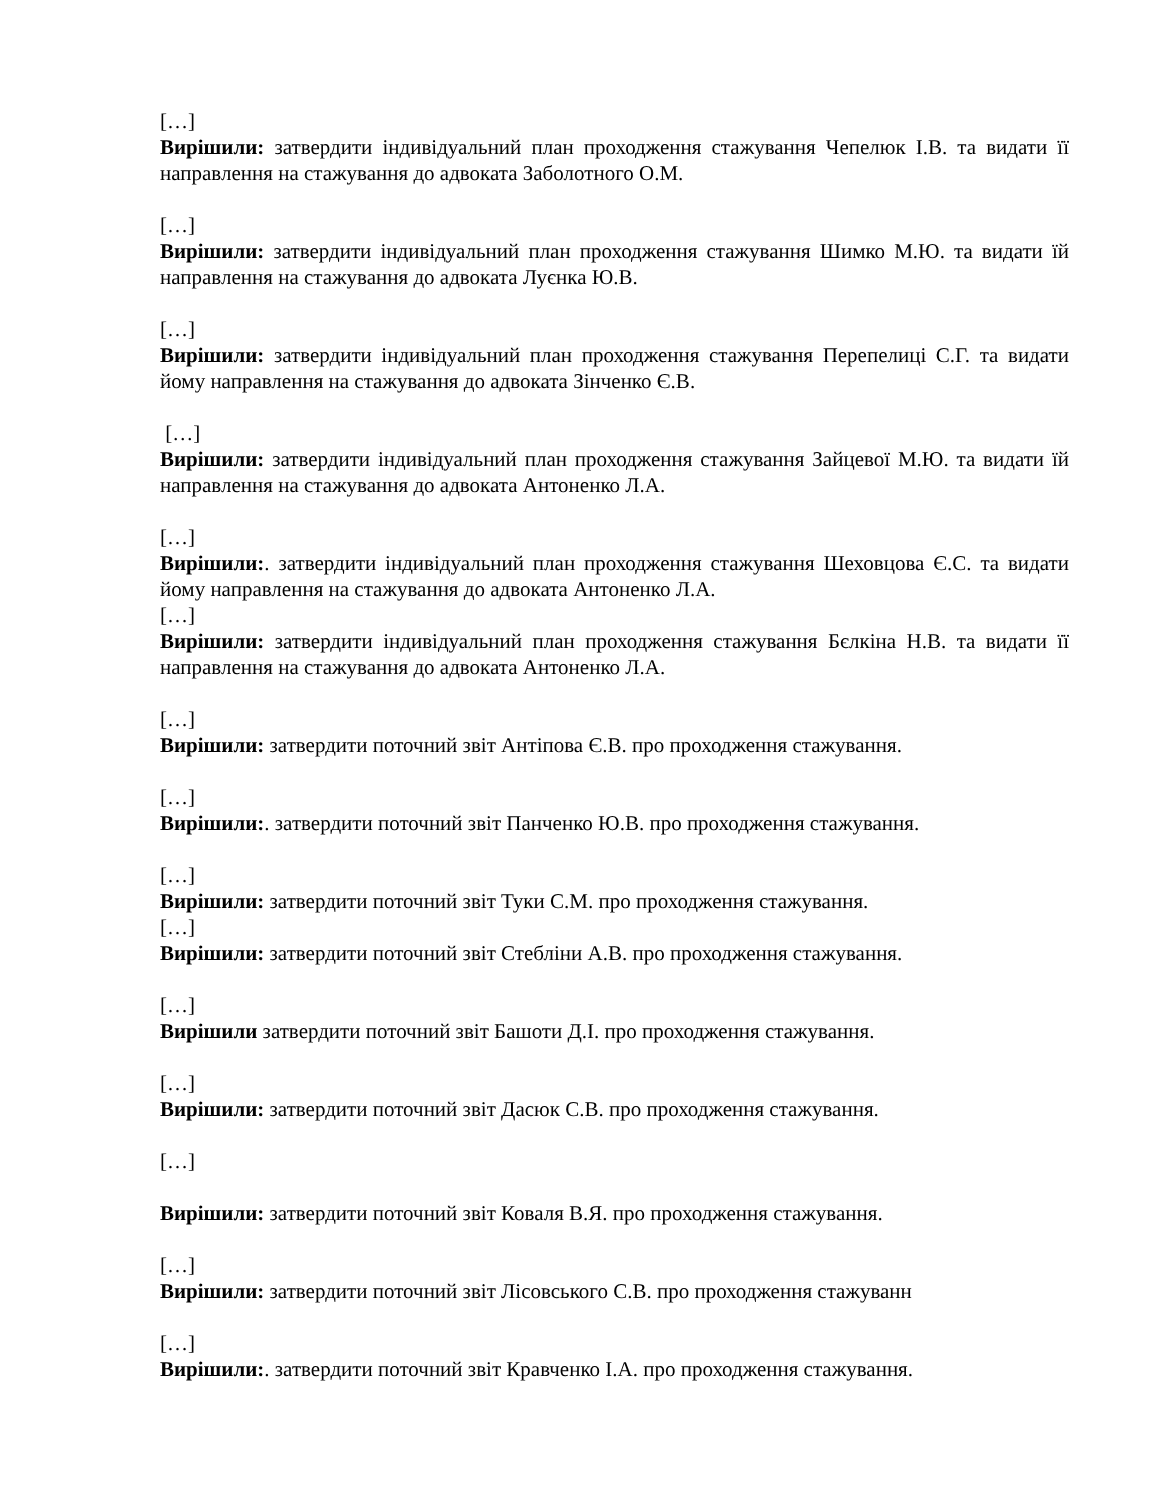[…]
Вирішили: затвердити індивідуальний план проходження стажування Чепелюк І.В. та видати її направлення на стажування до адвоката Заболотного О.М.
[…]
Вирішили: затвердити індивідуальний план проходження стажування Шимко М.Ю. та видати їй направлення на стажування до адвоката Луєнка Ю.В.
[…]
Вирішили: затвердити індивідуальний план проходження стажування Перепелиці С.Г. та видати йому направлення на стажування до адвоката Зінченко Є.В.
[…]
Вирішили: затвердити індивідуальний план проходження стажування Зайцевої М.Ю. та видати їй направлення на стажування до адвоката Антоненко Л.А.
[…]
Вирішили:. затвердити індивідуальний план проходження стажування Шеховцова Є.С. та видати йому направлення на стажування до адвоката Антоненко Л.А.
[…]
Вирішили: затвердити індивідуальний план проходження стажування Бєлкіна Н.В. та видати її направлення на стажування до адвоката Антоненко Л.А.
[…]
Вирішили: затвердити поточний звіт Антіпова Є.В. про проходження стажування.
[…]
Вирішили:. затвердити поточний звіт Панченко Ю.В. про проходження стажування.
[…]
Вирішили: затвердити поточний звіт Туки С.М. про проходження стажування.
[…]
Вирішили: затвердити поточний звіт Стебліни А.В. про проходження стажування.
[…]
Вирішили затвердити поточний звіт Башоти Д.І. про проходження стажування.
[…]
Вирішили: затвердити поточний звіт Дасюк С.В. про проходження стажування.
[…]
Вирішили: затвердити поточний звіт Коваля В.Я. про проходження стажування.
[…]
Вирішили: затвердити поточний звіт Лісовського С.В. про проходження стажуванн
[…]
Вирішили:. затвердити поточний звіт Кравченко І.А. про проходження стажування.